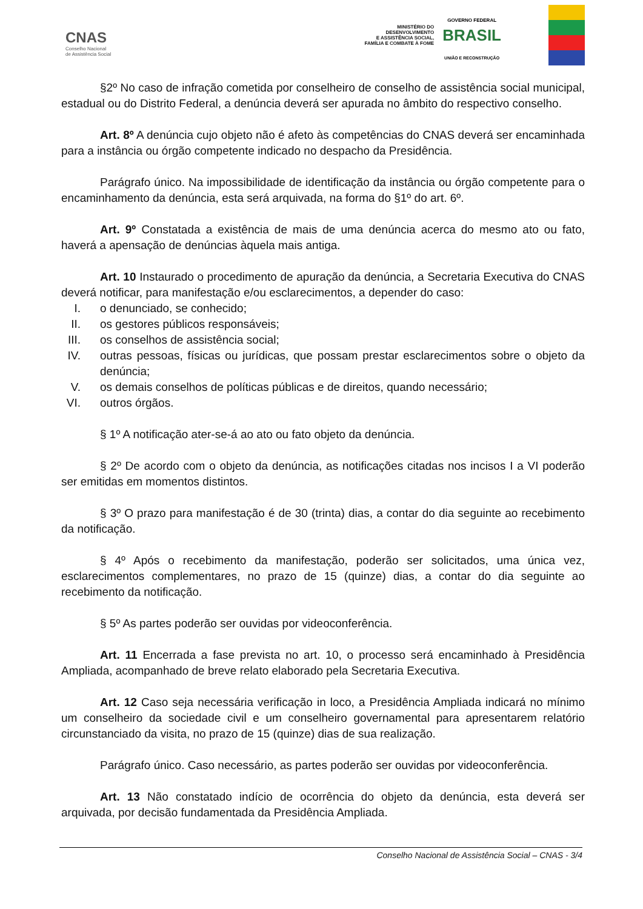CNAS
Conselho Nacional
de Assistência Social
MINISTÉRIO DO
DESENVOLVIMENTO
E ASSISTÊNCIA SOCIAL,
FAMÍLIA E COMBATE À FOME
GOVERNO FEDERAL
BRASIL
UNIÃO E RECONSTRUÇÃO
§2º No caso de infração cometida por conselheiro de conselho de assistência social municipal, estadual ou do Distrito Federal, a denúncia deverá ser apurada no âmbito do respectivo conselho.
Art. 8º A denúncia cujo objeto não é afeto às competências do CNAS deverá ser encaminhada para a instância ou órgão competente indicado no despacho da Presidência.
Parágrafo único. Na impossibilidade de identificação da instância ou órgão competente para o encaminhamento da denúncia, esta será arquivada, na forma do §1º do art. 6º.
Art. 9º Constatada a existência de mais de uma denúncia acerca do mesmo ato ou fato, haverá a apensação de denúncias àquela mais antiga.
Art. 10 Instaurado o procedimento de apuração da denúncia, a Secretaria Executiva do CNAS deverá notificar, para manifestação e/ou esclarecimentos, a depender do caso:
I. o denunciado, se conhecido;
II. os gestores públicos responsáveis;
III. os conselhos de assistência social;
IV. outras pessoas, físicas ou jurídicas, que possam prestar esclarecimentos sobre o objeto da denúncia;
V. os demais conselhos de políticas públicas e de direitos, quando necessário;
VI. outros órgãos.
§ 1º A notificação ater-se-á ao ato ou fato objeto da denúncia.
§ 2º De acordo com o objeto da denúncia, as notificações citadas nos incisos I a VI poderão ser emitidas em momentos distintos.
§ 3º O prazo para manifestação é de 30 (trinta) dias, a contar do dia seguinte ao recebimento da notificação.
§ 4º Após o recebimento da manifestação, poderão ser solicitados, uma única vez, esclarecimentos complementares, no prazo de 15 (quinze) dias, a contar do dia seguinte ao recebimento da notificação.
§ 5º As partes poderão ser ouvidas por videoconferência.
Art. 11 Encerrada a fase prevista no art. 10, o processo será encaminhado à Presidência Ampliada, acompanhado de breve relato elaborado pela Secretaria Executiva.
Art. 12 Caso seja necessária verificação in loco, a Presidência Ampliada indicará no mínimo um conselheiro da sociedade civil e um conselheiro governamental para apresentarem relatório circunstanciado da visita, no prazo de 15 (quinze) dias de sua realização.
Parágrafo único. Caso necessário, as partes poderão ser ouvidas por videoconferência.
Art. 13 Não constatado indício de ocorrência do objeto da denúncia, esta deverá ser arquivada, por decisão fundamentada da Presidência Ampliada.
Conselho Nacional de Assistência Social – CNAS - 3/4